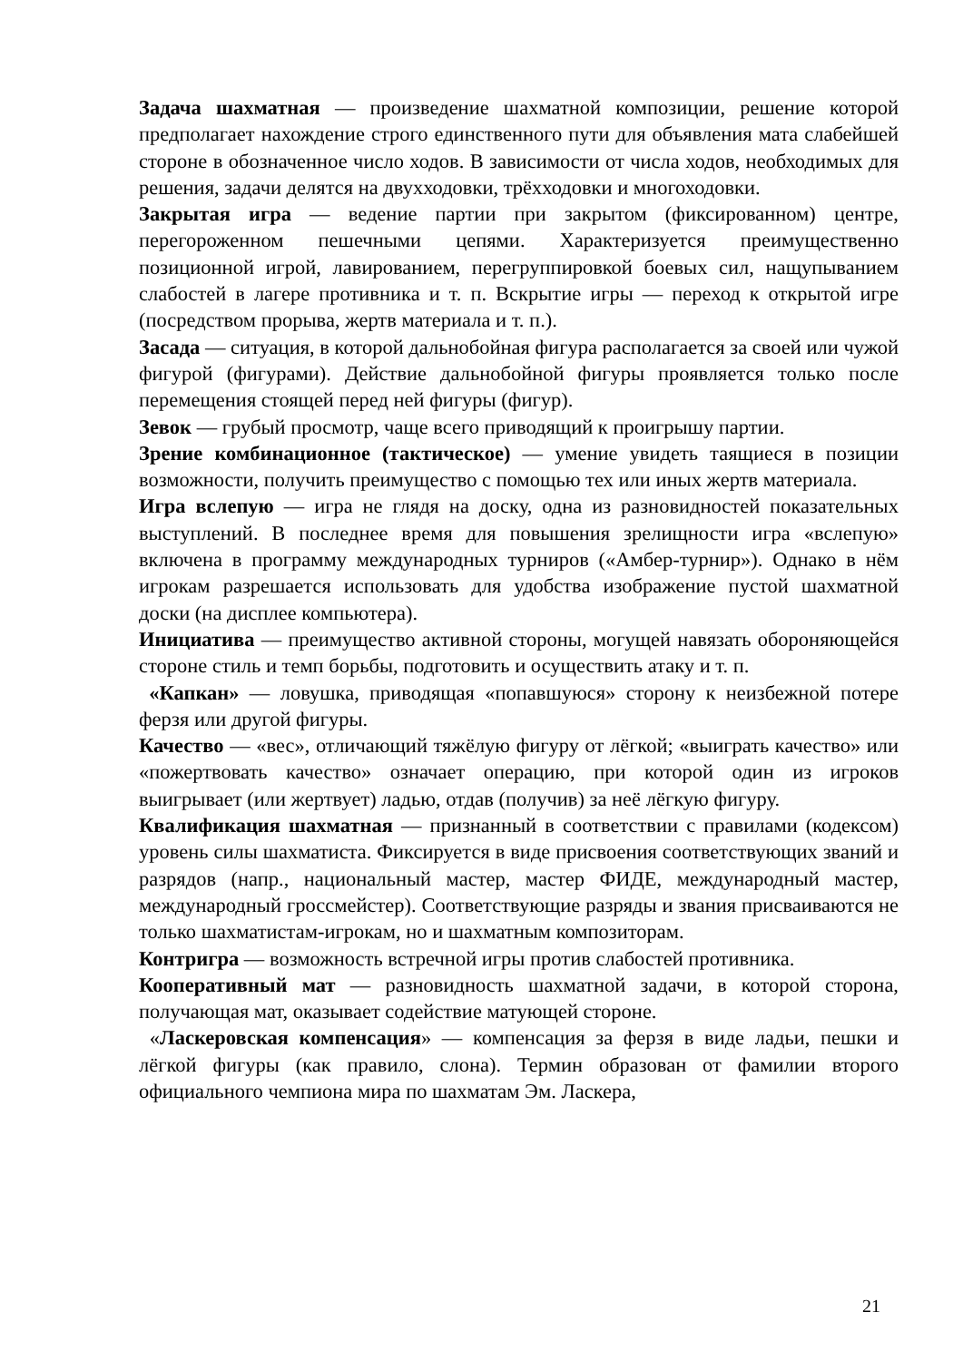Задача шахматная — произведение шахматной композиции, решение которой предполагает нахождение строго единственного пути для объявления мата слабейшей стороне в обозначенное число ходов. В зависимости от числа ходов, необходимых для решения, задачи делятся на двухходовки, трёхходовки и многоходовки.
Закрытая игра — ведение партии при закрытом (фиксированном) центре, перегороженном пешечными цепями. Характеризуется преимущественно позиционной игрой, лавированием, перегруппировкой боевых сил, нащупыванием слабостей в лагере противника и т. п. Вскрытие игры — переход к открытой игре (посредством прорыва, жертв материала и т. п.).
Засада — ситуация, в которой дальнобойная фигура располагается за своей или чужой фигурой (фигурами). Действие дальнобойной фигуры проявляется только после перемещения стоящей перед ней фигуры (фигур).
Зевок — грубый просмотр, чаще всего приводящий к проигрышу партии.
Зрение комбинационное (тактическое) — умение увидеть таящиеся в позиции возможности, получить преимущество с помощью тех или иных жертв материала.
Игра вслепую — игра не глядя на доску, одна из разновидностей показательных выступлений. В последнее время для повышения зрелищности игра «вслепую» включена в программу международных турниров («Амбер-турнир»). Однако в нём игрокам разрешается использовать для удобства изображение пустой шахматной доски (на дисплее компьютера).
Инициатива — преимущество активной стороны, могущей навязать обороняющейся стороне стиль и темп борьбы, подготовить и осуществить атаку и т. п.
«Капкан» — ловушка, приводящая «попавшуюся» сторону к неизбежной потере ферзя или другой фигуры.
Качество — «вес», отличающий тяжёлую фигуру от лёгкой; «выиграть качество» или «пожертвовать качество» означает операцию, при которой один из игроков выигрывает (или жертвует) ладью, отдав (получив) за неё лёгкую фигуру.
Квалификация шахматная — признанный в соответствии с правилами (кодексом) уровень силы шахматиста. Фиксируется в виде присвоения соответствующих званий и разрядов (напр., национальный мастер, мастер ФИДЕ, международный мастер, международный гроссмейстер). Соответствующие разряды и звания присваиваются не только шахматистам-игрокам, но и шахматным композиторам.
Контригра — возможность встречной игры против слабостей противника.
Кооперативный мат — разновидность шахматной задачи, в которой сторона, получающая мат, оказывает содействие матующей стороне.
«Ласкеровская компенсация» — компенсация за ферзя в виде ладьи, пешки и лёгкой фигуры (как правило, слона). Термин образован от фамилии второго официального чемпиона мира по шахматам Эм. Ласкера,
21